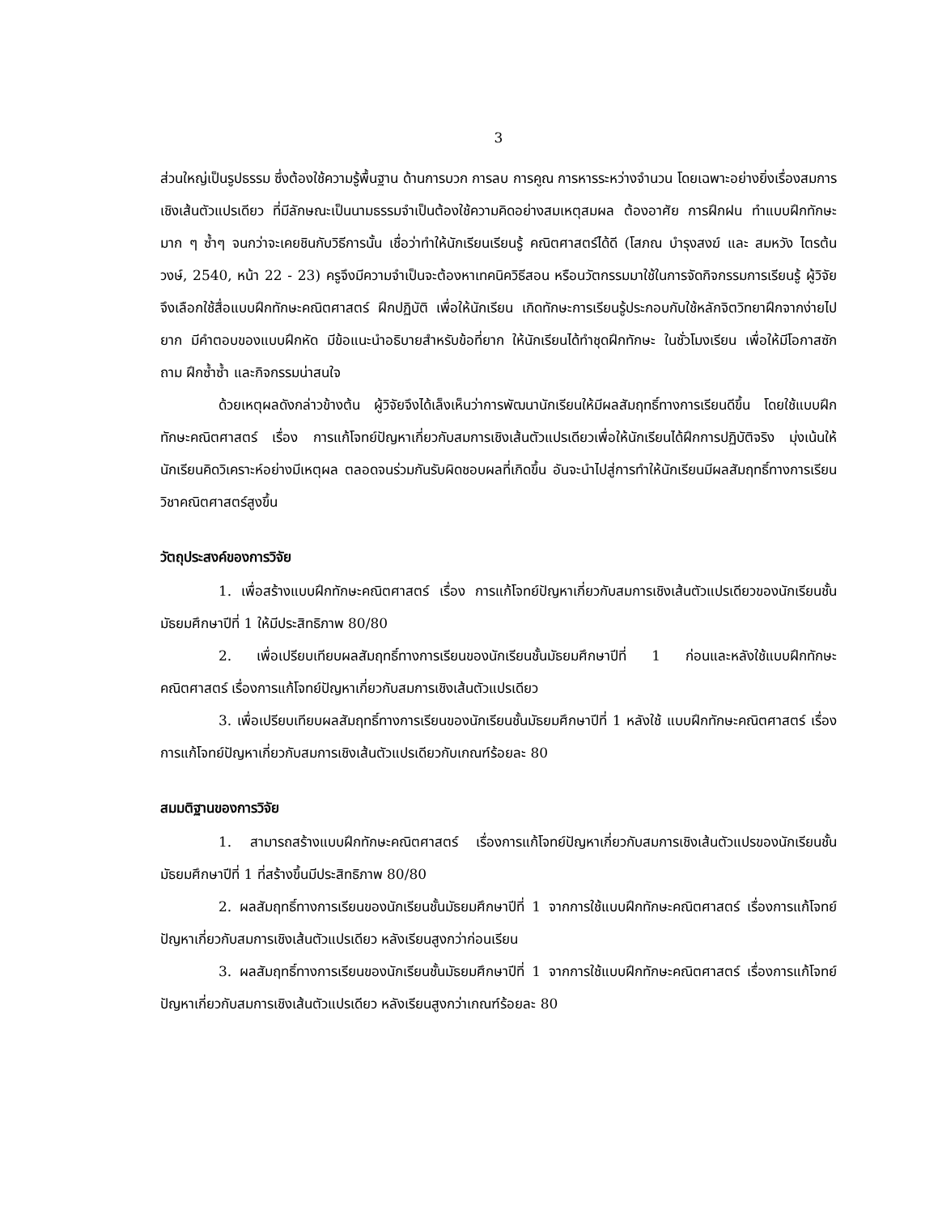3
ส่วนใหญ่เป็นรูปธรรม ซึ่งต้องใช้ความรู้พื้นฐาน ด้านการบวก การลบ การคูณ การหารระหว่างจำนวน โดยเฉพาะอย่างยิ่งเรื่องสมการเชิงเส้นตัวแปรเดียว ที่มีลักษณะเป็นนามธรรมจำเป็นต้องใช้ความคิดอย่างสมเหตุสมผล ต้องอาศัย การฝึกฝน ทำแบบฝึกทักษะมาก ๆ ซ้ำๆ จนกว่าจะเคยชินกับวิธีการนั้น เชื่อว่าทำให้นักเรียนเรียนรู้ คณิตศาสตร์ได้ดี (โสภณ บำรุงสงฆ์ และ สมหวัง ไตรต้นวงษ์, 2540, หน้า 22 - 23) ครูจึงมีความจำเป็นจะต้องหาเทคนิควิธีสอน หรือนวัตกรรมมาใช้ในการจัดกิจกรรมการเรียนรู้ ผู้วิจัยจึงเลือกใช้สื่อแบบฝึกทักษะคณิตศาสตร์ ฝึกปฏิบัติ เพื่อให้นักเรียน เกิดทักษะการเรียนรู้ประกอบกับใช้หลักจิตวิทยาฝึกจากง่ายไปยาก มีคำตอบของแบบฝึกหัด มีข้อแนะนำอธิบายสำหรับข้อที่ยาก ให้นักเรียนได้ทำชุดฝึกทักษะ ในชั่วโมงเรียน เพื่อให้มีโอกาสซักถาม ฝึกซ้ำซ้ำ และกิจกรรมน่าสนใจ
ด้วยเหตุผลดังกล่าวข้างต้น ผู้วิจัยจึงได้เล็งเห็นว่าการพัฒนานักเรียนให้มีผลสัมฤทธิ์ทางการเรียนดีขึ้น โดยใช้แบบฝึกทักษะคณิตศาสตร์ เรื่อง การแก้โจทย์ปัญหาเกี่ยวกับสมการเชิงเส้นตัวแปรเดียวเพื่อให้นักเรียนได้ฝึกการปฏิบัติจริง มุ่งเน้นให้นักเรียนคิดวิเคราะห์อย่างมีเหตุผล ตลอดจนร่วมกันรับผิดชอบผลที่เกิดขึ้น อันจะนำไปสู่การทำให้นักเรียนมีผลสัมฤทธิ์ทางการเรียนวิชาคณิตศาสตร์สูงขึ้น
วัตถุประสงค์ของการวิจัย
1. เพื่อสร้างแบบฝึกทักษะคณิตศาสตร์ เรื่อง การแก้โจทย์ปัญหาเกี่ยวกับสมการเชิงเส้นตัวแปรเดียวของนักเรียนชั้นมัธยมศึกษาปีที่ 1 ให้มีประสิทธิภาพ 80/80
2. เพื่อเปรียบเทียบผลสัมฤทธิ์ทางการเรียนของนักเรียนชั้นมัธยมศึกษาปีที่ 1 ก่อนและหลังใช้แบบฝึกทักษะคณิตศาสตร์ เรื่องการแก้โจทย์ปัญหาเกี่ยวกับสมการเชิงเส้นตัวแปรเดียว
3. เพื่อเปรียบเทียบผลสัมฤทธิ์ทางการเรียนของนักเรียนชั้นมัธยมศึกษาปีที่ 1 หลังใช้ แบบฝึกทักษะคณิตศาสตร์ เรื่องการแก้โจทย์ปัญหาเกี่ยวกับสมการเชิงเส้นตัวแปรเดียวกับเกณฑ์ร้อยละ 80
สมมติฐานของการวิจัย
1. สามารถสร้างแบบฝึกทักษะคณิตศาสตร์ เรื่องการแก้โจทย์ปัญหาเกี่ยวกับสมการเชิงเส้นตัวแปรของนักเรียนชั้นมัธยมศึกษาปีที่ 1 ที่สร้างขึ้นมีประสิทธิภาพ 80/80
2. ผลสัมฤทธิ์ทางการเรียนของนักเรียนชั้นมัธยมศึกษาปีที่ 1 จากการใช้แบบฝึกทักษะคณิตศาสตร์ เรื่องการแก้โจทย์ปัญหาเกี่ยวกับสมการเชิงเส้นตัวแปรเดียว หลังเรียนสูงกว่าก่อนเรียน
3. ผลสัมฤทธิ์ทางการเรียนของนักเรียนชั้นมัธยมศึกษาปีที่ 1 จากการใช้แบบฝึกทักษะคณิตศาสตร์ เรื่องการแก้โจทย์ปัญหาเกี่ยวกับสมการเชิงเส้นตัวแปรเดียว หลังเรียนสูงกว่าเกณฑ์ร้อยละ 80